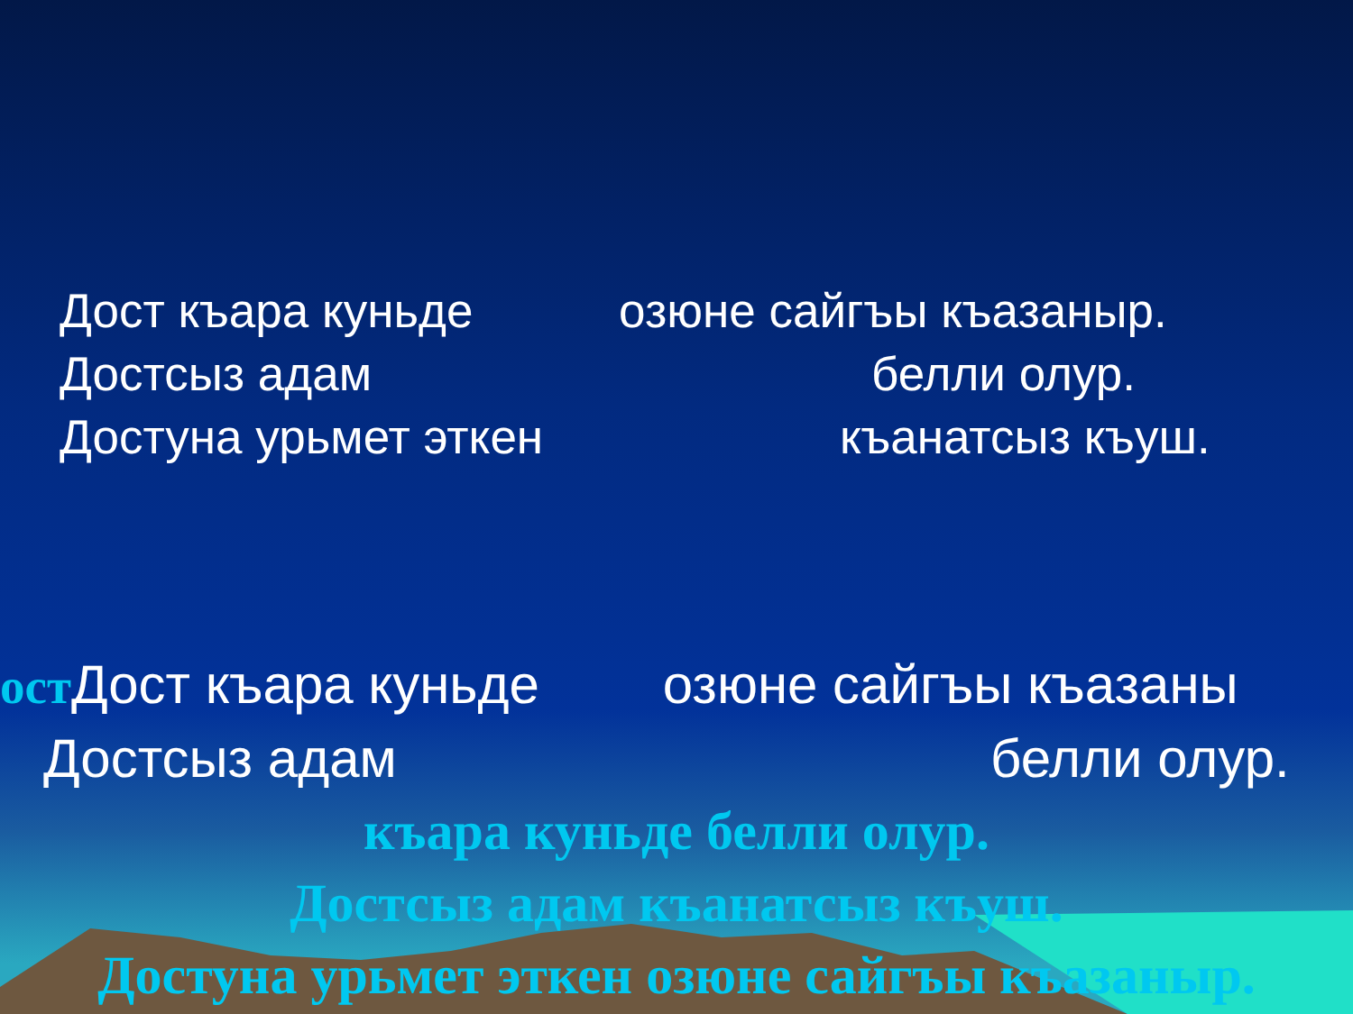Дост къара куньде озюне сайгъы къазаныр.
Достсыз адам белли олур.
Достуна урьмет эткен къанатсыз къуш.
ост Дост къара куньде озюне сайгъы къазаны
Достсыз адам белли олур.
къара куньде белли олур.
Достсыз адам къанатсыз къуш.
Достуна урьмет эткен озюне сайгъы къазаныр.